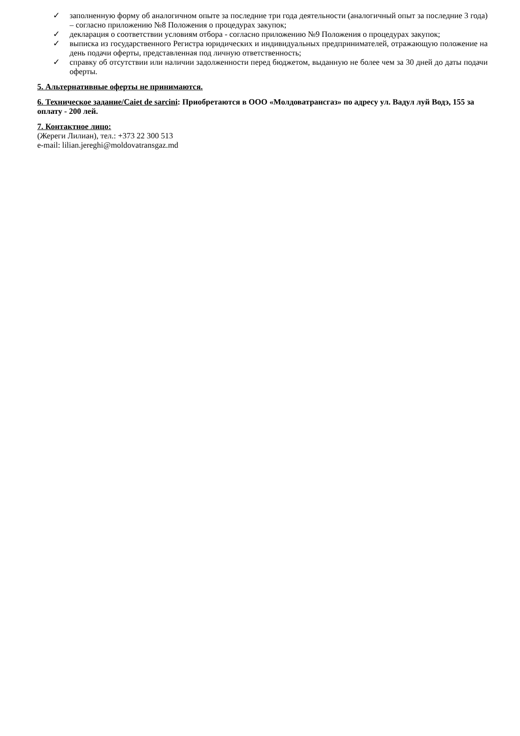✓ заполненную форму об аналогичном опыте за последние три года деятельности (аналогичный опыт за последние 3 года) – согласно приложению №8 Положения о процедурах закупок;
✓ декларация о соответствии условиям отбора - согласно приложению №9 Положения о процедурах закупок;
✓ выписка из государственного Регистра юридических и индивидуальных предпринимателей, отражающую положение на день подачи оферты, представленная под личную ответственность;
✓ справку об отсутствии или наличии задолженности перед бюджетом, выданную не более чем за 30 дней до даты подачи оферты.
5. Альтернативные оферты не принимаются.
6. Техническое задание/Caiet de sarcini: Приобретаются в ООО «Молдоватрансгаз» по адресу ул. Вадул луй Водэ, 155 за оплату - 200 лей.
7. Контактное лицо:
(Жереги Лилиан), тел.: +373 22 300 513
e-mail: lilian.jereghi@moldovatransgaz.md